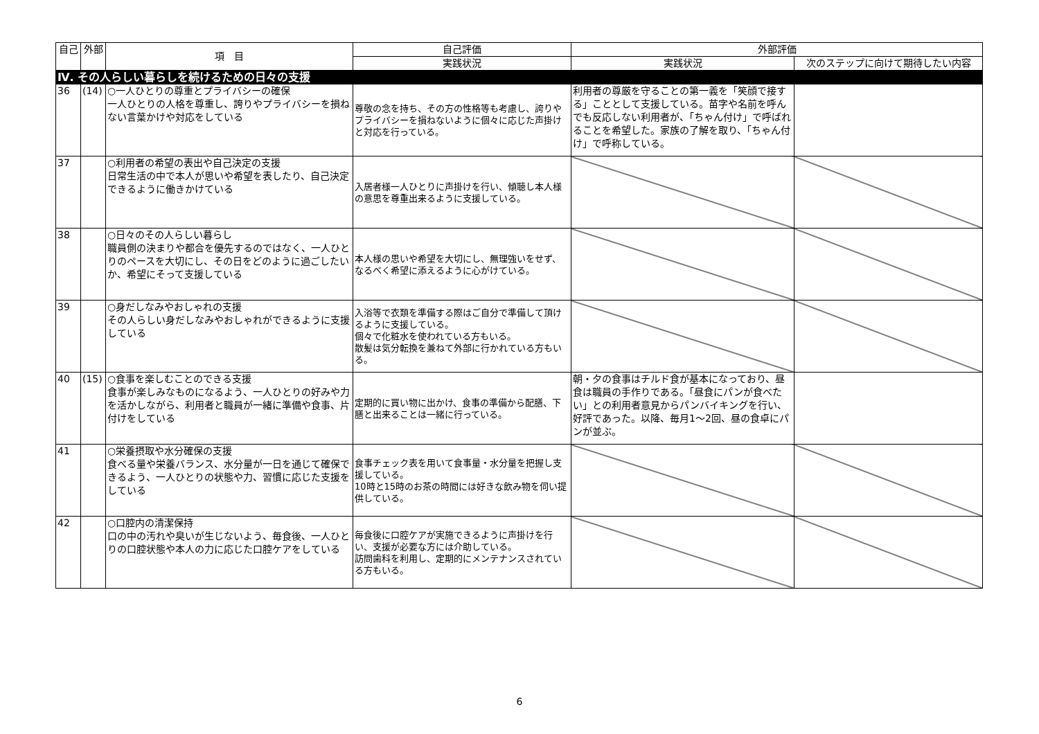| 自己 | 外部 | 項 目 | 自己評価 | 外部評価 | |
| --- | --- | --- | --- | --- | --- |
| | | | 実践状況 | 実践状況 | 次のステップに向けて期待したい内容 |
| Ⅳ. その人らしい暮らしを続けるための日々の支援 | | | | | |
| 36 | (14) | ○一人ひとりの尊重とプライバシーの確保 一人ひとりの人格を尊重し、誇りやプライバシーを損ねない言葉かけや対応をしている | 尊敬の念を持ち、その方の性格等も考慮し、誇りやプライバシーを損ねないように個々に応じた声掛けと対応を行っている。 | 利用者の尊厳を守ることの第一義を「笑顔で接する」こととして支援している。苗字や名前を呼んでも反応しない利用者が、「ちゃん付け」で呼ばれることを希望した。家族の了解を取り、「ちゃん付け」で呼称している。 | |
| 37 | | ○利用者の希望の表出や自己決定の支援 日常生活の中で本人が思いや希望を表したり、自己決定できるように働きかけている | 入居者様一人ひとりに声掛けを行い、傾聴し本人様の意思を尊重出来るように支援している。 | | |
| 38 | | ○日々のその人らしい暮らし 職員側の決まりや都合を優先するのではなく、一人ひとりのペースを大切にし、その日をどのように過ごしたいか、希望にそって支援している | 本人様の思いや希望を大切にし、無理強いをせず、なるべく希望に添えるように心がけている。 | | |
| 39 | | ○身だしなみやおしゃれの支援 その人らしい身だしなみやおしゃれができるように支援している | 入浴等で衣類を準備する際はご自分で準備して頂けるように支援している。 個々で化粧水を使われている方もいる。 散髪は気分転換を兼ねて外部に行かれている方もいる。 | | |
| 40 | (15) | ○食事を楽しむことのできる支援 食事が楽しみなものになるよう、一人ひとりの好みや力を活かしながら、利用者と職員が一緒に準備や食事、片付けをしている | 定期的に買い物に出かけ、食事の準備から配膳、下膳と出来ることは一緒に行っている。 | 朝・夕の食事はチルド食が基本になっており、昼食は職員の手作りである。「昼食にパンが食べたい」との利用者意見からパンバイキングを行い、好評であった。以降、毎月1～2回、昼の食卓にパンが並ぶ。 | |
| 41 | | ○栄養摂取や水分確保の支援 食べる量や栄養バランス、水分量が一日を通じて確保できるよう、一人ひとりの状態や力、習慣に応じた支援をしている | 食事チェック表を用いて食事量・水分量を把握し支援している。 10時と15時のお茶の時間には好きな飲み物を伺い提供している。 | | |
| 42 | | ○口腔内の清潔保持 口の中の汚れや臭いが生じないよう、毎食後、一人ひとりの口腔状態や本人の力に応じた口腔ケアをしている | 毎食後に口腔ケアが実施できるように声掛けを行い、支援が必要な方には介助している。 訪問歯科を利用し、定期的にメンテナンスされている方もいる。 | | |
6